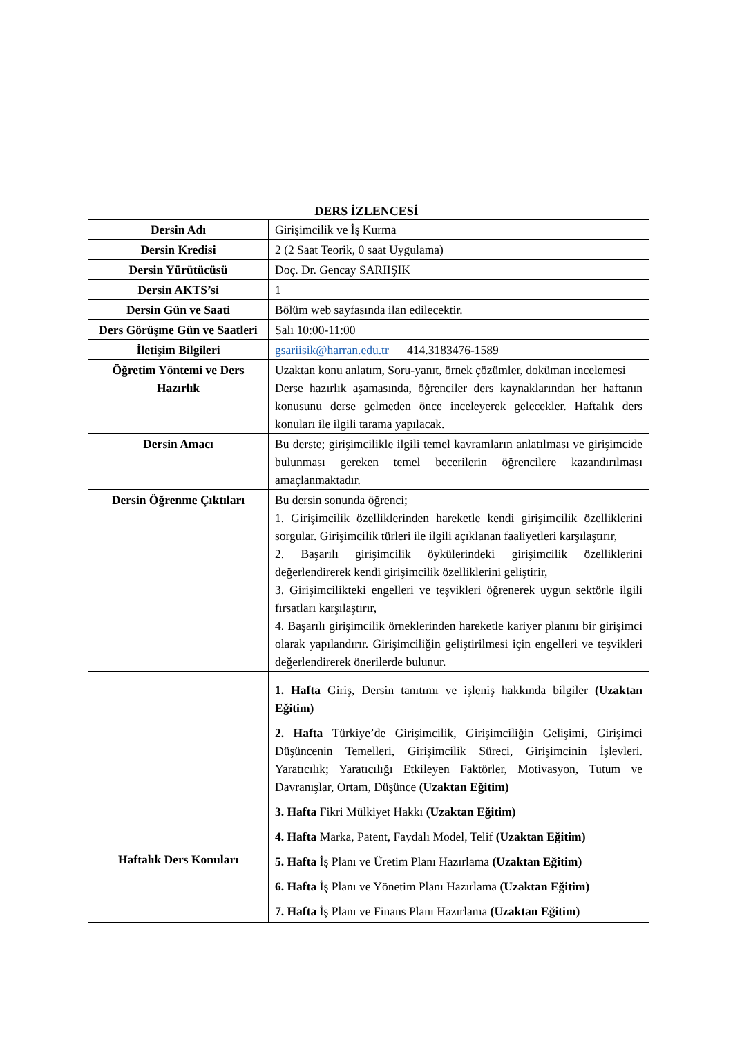DERS İZLENCESİ
| Dersin Adı | Girişimcilik ve İş Kurma |
| Dersin Kredisi | 2 (2 Saat Teorik, 0 saat Uygulama) |
| Dersin Yürütücüsü | Doç. Dr. Gencay SARIIŞIK |
| Dersin AKTS’si | 1 |
| Dersin Gün ve Saati | Bölüm web sayfasında ilan edilecektir. |
| Ders Görüşme Gün ve Saatleri | Salı 10:00-11:00 |
| İletişim Bilgileri | gsariisik@harran.edu.tr 414.3183476-1589 |
| Öğretim Yöntemi ve Ders Hazırlık | Uzaktan konu anlatım, Soru-yanıt, örnek çözümler, doküman incelemesi Derse hazırlık aşamasında, öğrenciler ders kaynaklarından her haftanın konusunu derse gelmeden önce inceleyerek gelecekler. Haftalık ders konuları ile ilgili tarama yapılacak. |
| Dersin Amacı | Bu derste; girişimcilikle ilgili temel kavramların anlatılması ve girişimcide bulunması gereken temel becerilerin öğrencilere kazandırılması amaçlanmaktadır. |
| Dersin Öğrenme Çıktıları | Bu dersin sonunda öğrenci; 1. Girişimcilik özelliklerinden hareketle kendi girişimcilik özelliklerini sorgular. Girişimcilik türleri ile ilgili açıklanan faaliyetleri karşılaştırır, 2. Başarılı girişimcilik öykülerindeki girişimcilik özelliklerini değerlendirerek kendi girişimcilik özelliklerini geliştirir, 3. Girişimcilikteki engelleri ve teşvikleri öğrenerek uygun sektörle ilgili fırsatları karşılaştırır, 4. Başarılı girişimcilik örneklerinden hareketle kariyer planını bir girişimci olarak yapılandırır. Girişimciliğin geliştirilmesi için engelleri ve teşvikleri değerlendirerek önerilerde bulunur. |
| Haftalık Ders Konuları | 1. Hafta Giriş, Dersin tanıtımı ve işleniş hakkında bilgiler (Uzaktan Eğitim) 2. Hafta Türkiye’de Girişimcilik, Girişimciliğin Gelişimi, Girişimci Düşüncenin Temelleri, Girişimcilik Süreci, Girişimcinin İşlevleri. Yaratıcılık; Yaratıcılığı Etkileyen Faktörler, Motivasyon, Tutum ve Davranışlar, Ortam, Düşünce (Uzaktan Eğitim) 3. Hafta Fikri Mülkiyet Hakkı (Uzaktan Eğitim) 4. Hafta Marka, Patent, Faydalı Model, Telif (Uzaktan Eğitim) 5. Hafta İş Planı ve Üretim Planı Hazırlama (Uzaktan Eğitim) 6. Hafta İş Planı ve Yönetim Planı Hazırlama (Uzaktan Eğitim) 7. Hafta İş Planı ve Finans Planı Hazırlama (Uzaktan Eğitim) |